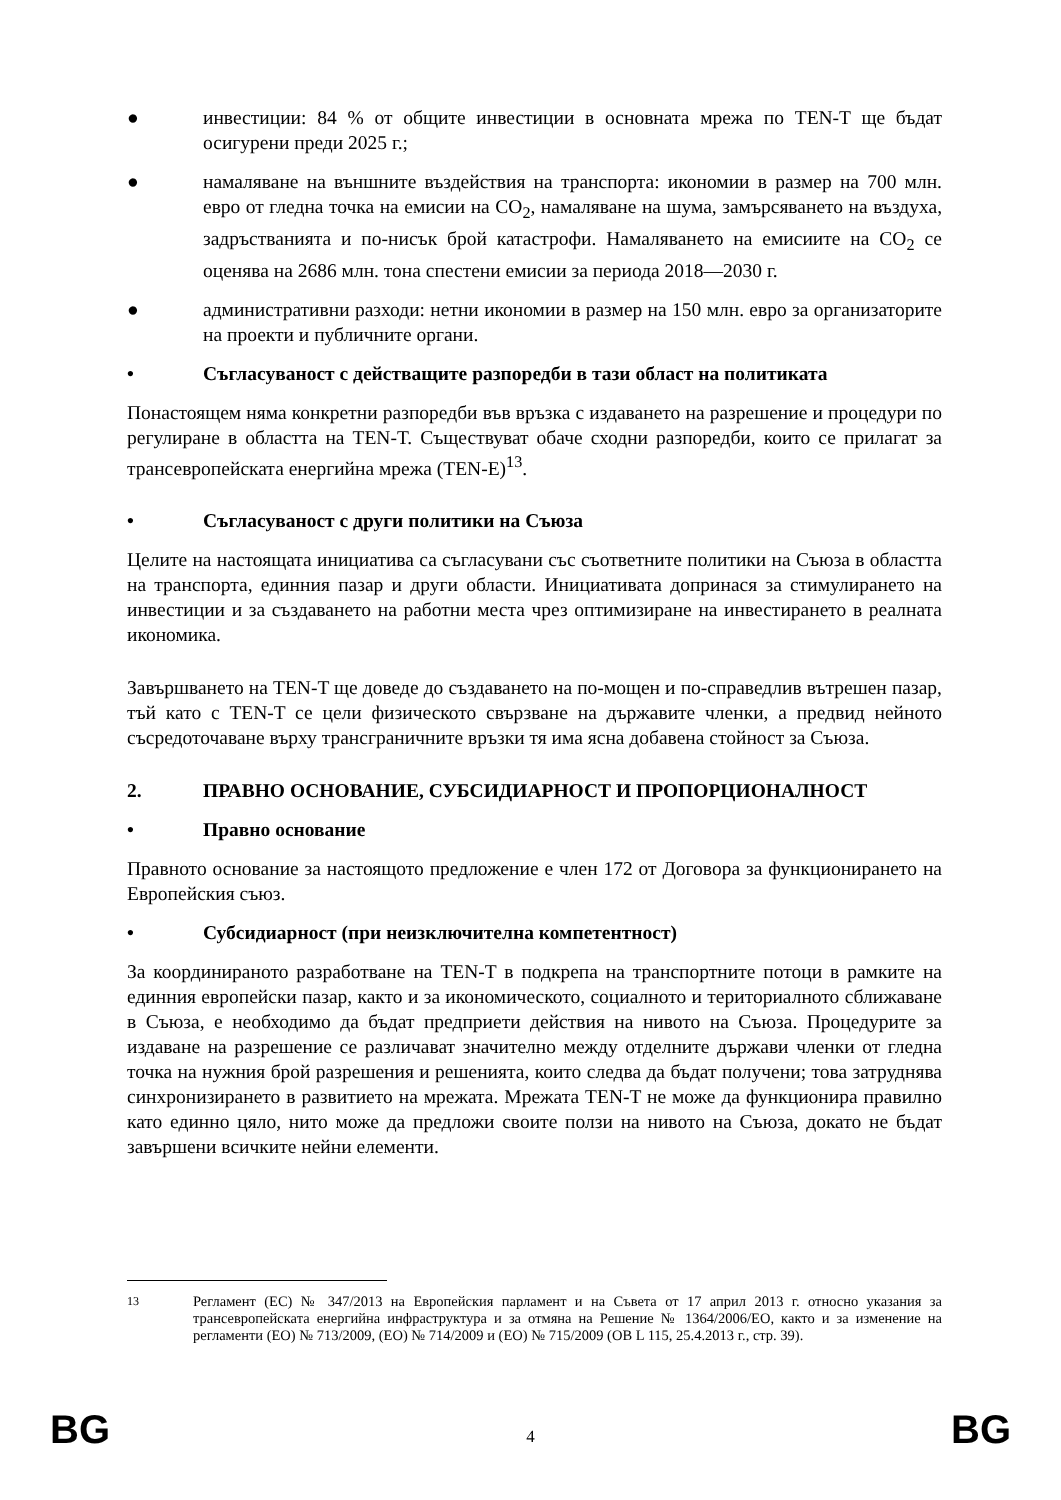● инвестиции: 84 % от общите инвестиции в основната мрежа по TEN-T ще бъдат осигурени преди 2025 г.;
● намаляване на външните въздействия на транспорта: икономии в размер на 700 млн. евро от гледна точка на емисии на CO<sub>2</sub>, намаляване на шума, замърсяването на въздуха, задръстванията и по-нисък брой катастрофи. Намаляването на емисиите на CO<sub>2</sub> се оценява на 2686 млн. тона спестени емисии за периода 2018—2030 г.
● административни разходи: нетни икономии в размер на 150 млн. евро за организаторите на проекти и публичните органи.
• Съгласуваност с действащите разпоредби в тази област на политиката
Понастоящем няма конкретни разпоредби във връзка с издаването на разрешение и процедури по регулиране в областта на TEN-T. Съществуват обаче сходни разпоредби, които се прилагат за трансевропейската енергийна мрежа (TEN-E)<sup>13</sup>.
• Съгласуваност с други политики на Съюза
Целите на настоящата инициатива са съгласувани със съответните политики на Съюза в областта на транспорта, единния пазар и други области. Инициативата допринася за стимулирането на инвестиции и за създаването на работни места чрез оптимизиране на инвестирането в реалната икономика.
Завършването на TEN-T ще доведе до създаването на по-мощен и по-справедлив вътрешен пазар, тъй като с TEN-T се цели физическото свързване на държавите членки, а предвид нейното съсредоточаване върху трансграничните връзки тя има ясна добавена стойност за Съюза.
2. ПРАВНО ОСНОВАНИЕ, СУБСИДИАРНОСТ И ПРОПОРЦИОНАЛНОСТ
• Правно основание
Правното основание за настоящото предложение е член 172 от Договора за функционирането на Европейския съюз.
• Субсидиарност (при неизключителна компетентност)
За координираното разработване на TEN-T в подкрепа на транспортните потоци в рамките на единния европейски пазар, както и за икономическото, социалното и териториалното сближаване в Съюза, е необходимо да бъдат предприети действия на нивото на Съюза. Процедурите за издаване на разрешение се различават значително между отделните държави членки от гледна точка на нужния брой разрешения и решенията, които следва да бъдат получени; това затруднява синхронизирането в развитието на мрежата. Мрежата TEN-T не може да функционира правилно като единно цяло, нито може да предложи своите ползи на нивото на Съюза, докато не бъдат завършени всичките нейни елементи.
<sup>13</sup> Регламент (ЕС) № 347/2013 на Европейския парламент и на Съвета от 17 април 2013 г. относно указания за трансевропейската енергийна инфраструктура и за отмяна на Решение № 1364/2006/ЕО, както и за изменение на регламенти (ЕО) № 713/2009, (ЕО) № 714/2009 и (ЕО) № 715/2009 (ОВ L 115, 25.4.2013 г., стр. 39).
BG 4 BG